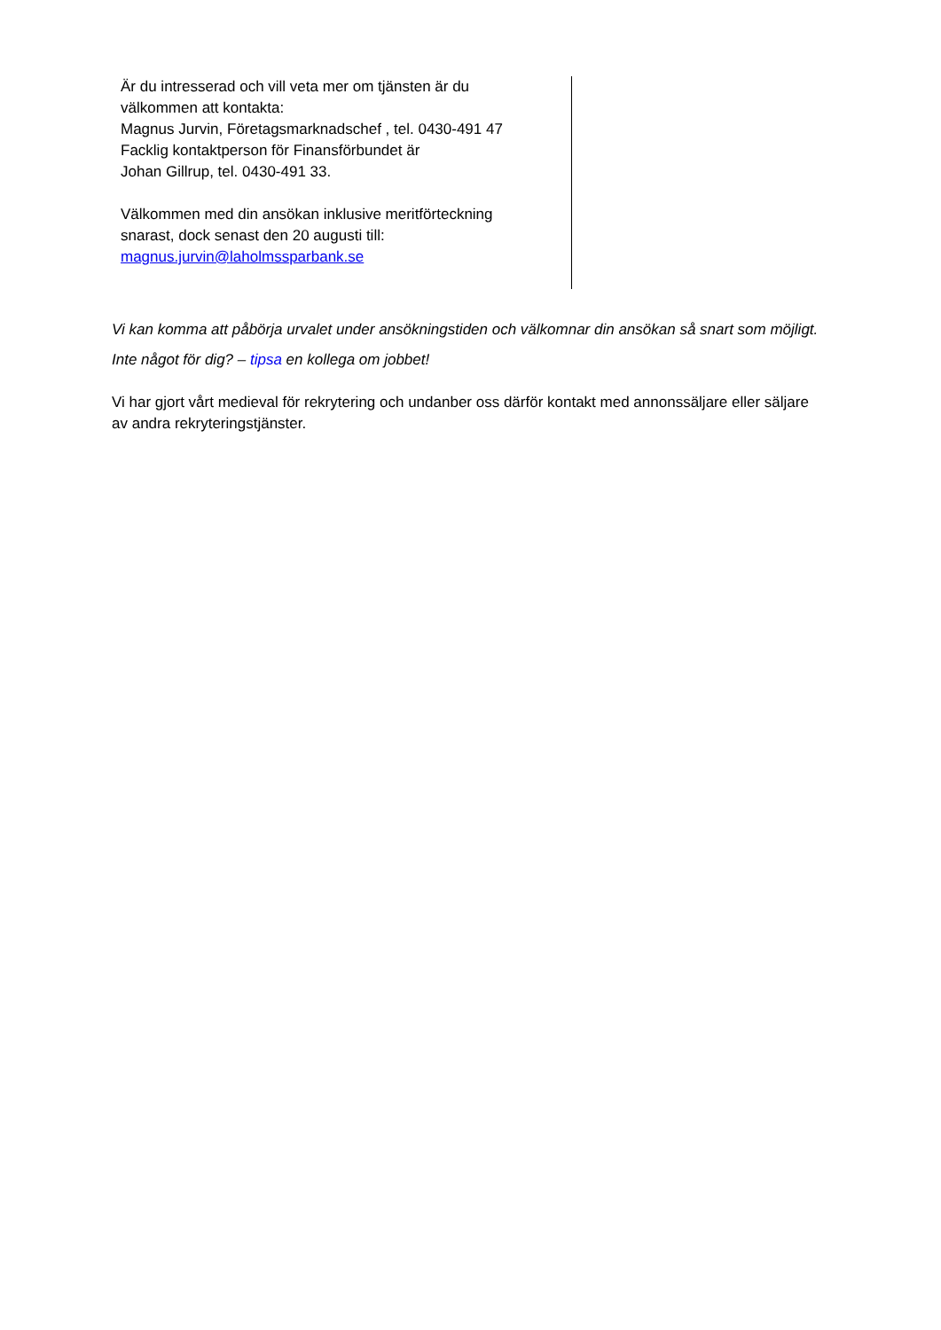Är du intresserad och vill veta mer om tjänsten är du
välkommen att kontakta:
Magnus Jurvin, Företagsmarknadschef , tel. 0430-491 47
Facklig kontaktperson för Finansförbundet är
Johan Gillrup, tel. 0430-491 33.
Välkommen med din ansökan inklusive meritförteckning
snarast, dock senast den 20 augusti till:
magnus.jurvin@laholmssparbank.se
Vi kan komma att påbörja urvalet under ansökningstiden och välkomnar din ansökan så snart som möjligt.
Inte något för dig? – tipsa en kollega om jobbet!
Vi har gjort vårt medieval för rekrytering och undanber oss därför kontakt med annonssäljare eller säljare av andra rekryteringstjänster.